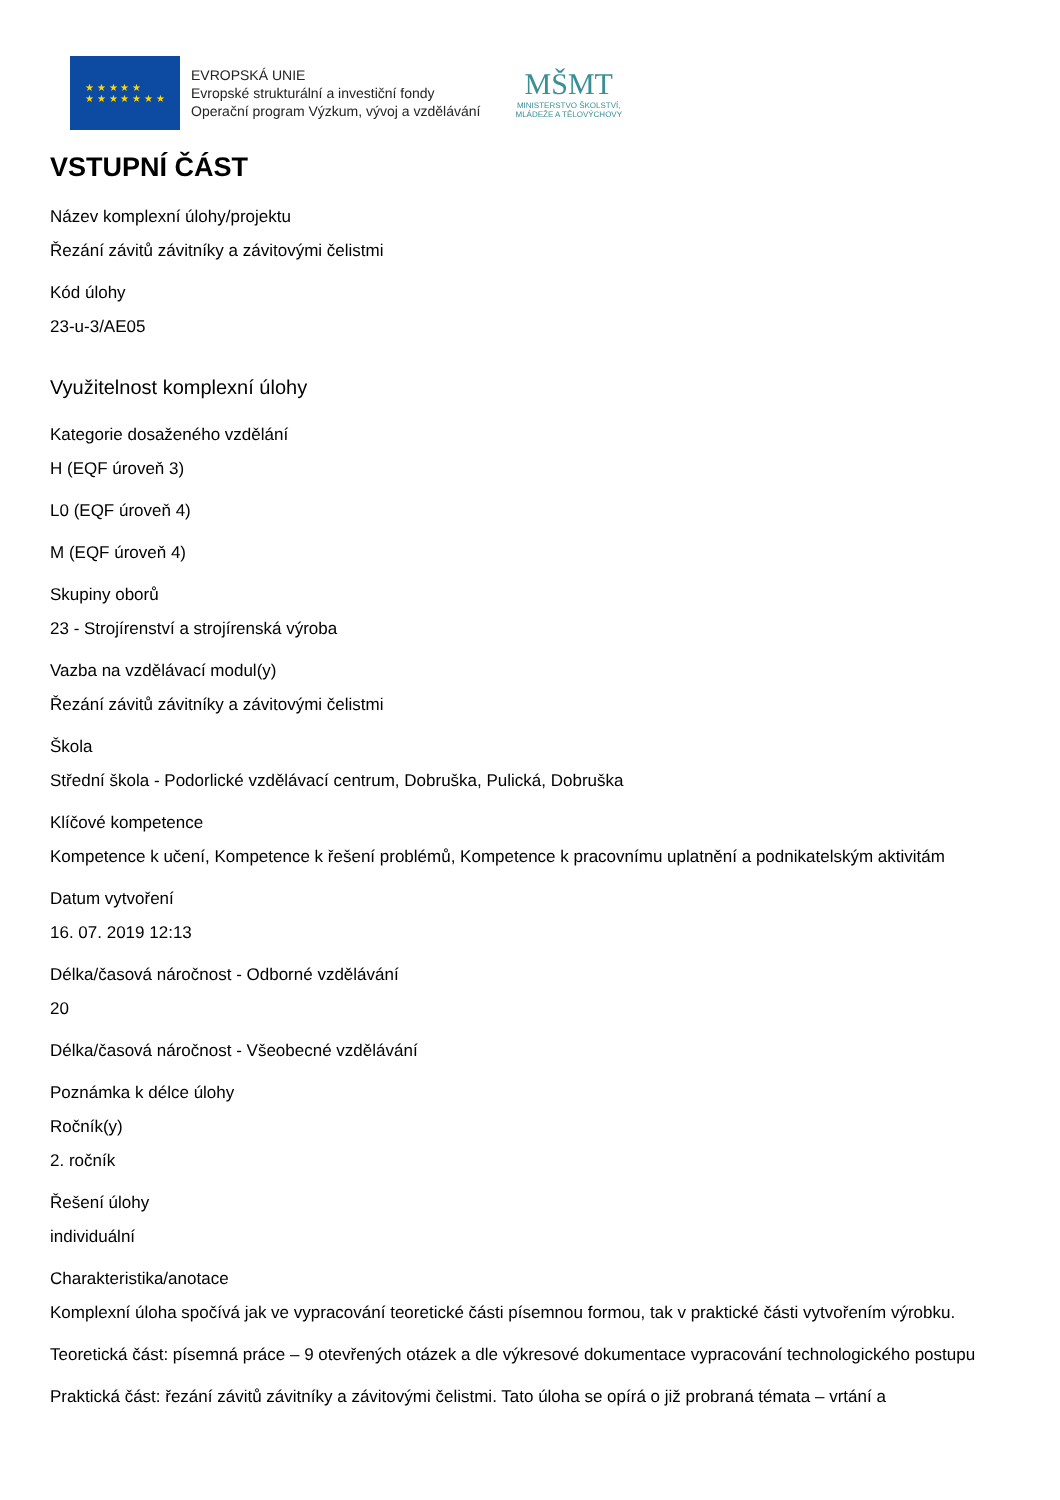★ ★ ★ ★ ★
★ ★ ★ ★ ★ ★ ★
EVROPSKÁ UNIE
Evropské strukturální a investiční fondy
Operační program Výzkum, vývoj a vzdělávání
MŠMT
MINISTERSTVO ŠKOLSTVÍ,
MLÁDEŽE A TĚLOVÝCHOVY
VSTUPNÍ ČÁST
Název komplexní úlohy/projektu
Řezání závitů závitníky a závitovými čelistmi
Kód úlohy
23-u-3/AE05
Využitelnost komplexní úlohy
Kategorie dosaženého vzdělání
H (EQF úroveň 3)
L0 (EQF úroveň 4)
M (EQF úroveň 4)
Skupiny oborů
23 - Strojírenství a strojírenská výroba
Vazba na vzdělávací modul(y)
Řezání závitů závitníky a závitovými čelistmi
Škola
Střední škola - Podorlické vzdělávací centrum, Dobruška, Pulická, Dobruška
Klíčové kompetence
Kompetence k učení, Kompetence k řešení problémů, Kompetence k pracovnímu uplatnění a podnikatelským aktivitám
Datum vytvoření
16. 07. 2019 12:13
Délka/časová náročnost - Odborné vzdělávání
20
Délka/časová náročnost - Všeobecné vzdělávání
Poznámka k délce úlohy
Ročník(y)
2. ročník
Řešení úlohy
individuální
Charakteristika/anotace
Komplexní úloha spočívá jak ve vypracování teoretické části písemnou formou, tak v praktické části vytvořením výrobku.
Teoretická část: písemná práce – 9 otevřených otázek a dle výkresové dokumentace vypracování technologického postupu
Praktická část: řezání závitů závitníky a závitovými čelistmi. Tato úloha se opírá o již probraná témata – vrtání a